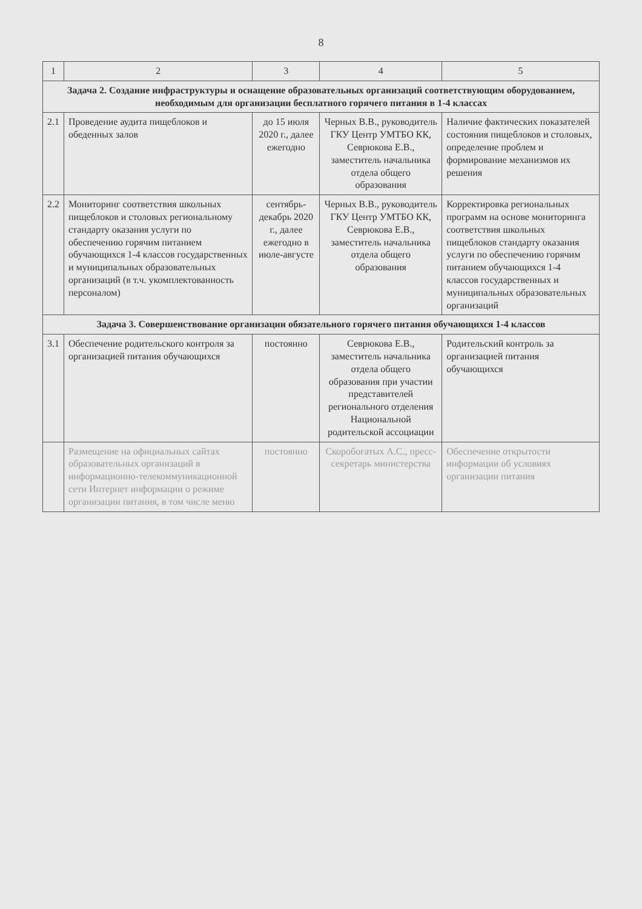8
| 1 | 2 | 3 | 4 | 5 |
| --- | --- | --- | --- | --- |
| Задача 2. Создание инфраструктуры и оснащение образовательных организаций соответствующим оборудованием, необходимым для организации бесплатного горячего питания в 1-4 классах | | | | |
| 2.1 | Проведение аудита пищеблоков и обеденных залов | до 15 июля 2020 г., далее ежегодно | Черных В.В., руководитель ГКУ Центр УМТБО КК, Севрюкова Е.В., заместитель начальника отдела общего образования | Наличие фактических показателей состояния пищеблоков и столовых, определение проблем и формирование механизмов их решения |
| 2.2 | Мониторинг соответствия школьных пищеблоков и столовых региональному стандарту оказания услуги по обеспечению горячим питанием обучающихся 1-4 классов государственных и муниципальных образовательных организаций (в т.ч. укомплектованность персоналом) | сентябрь-декабрь 2020 г., далее ежегодно в июле-августе | Черных В.В., руководитель ГКУ Центр УМТБО КК, Севрюкова Е.В., заместитель начальника отдела общего образования | Корректировка региональных программ на основе мониторинга соответствия школьных пищеблоков стандарту оказания услуги по обеспечению горячим питанием обучающихся 1-4 классов государственных и муниципальных образовательных организаций |
| Задача 3. Совершенствование организации обязательного горячего питания обучающихся 1-4 классов | | | | |
| 3.1 | Обеспечение родительского контроля за организацией питания обучающихся | постоянно | Севрюкова Е.В., заместитель начальника отдела общего образования при участии представителей регионального отделения Национальной родительской ассоциации | Родительский контроль за организацией питания обучающихся |
| | Размещение на официальных сайтах образовательных организаций в информационно-телекоммуникационной сети Интернет информации о режиме организации питания, в том числе меню | постоянно | Скоробогатых А.С., пресс-секретарь министерства | Обеспечение открытости информации об условиях организации питания |